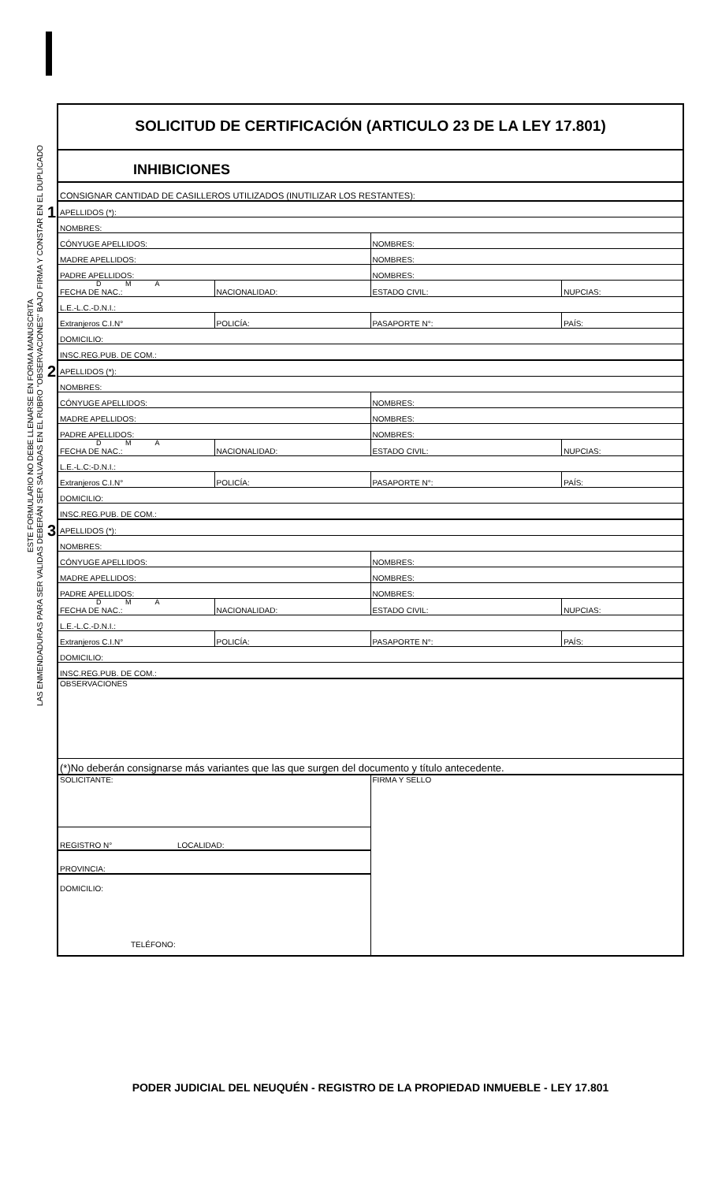ESTE FORMULARIO NO DEBE LLENARSE EN FORMA MANUSCRITA
LAS ENMENDADURAS PARA SER VALIDAS DEBERÁN SER SALVADAS EN EL RUBRO "OBSERVACIONES" BAJO FIRMA Y CONSTAR EN EL DUPLICADO
SOLICITUD DE CERTIFICACIÓN (ARTICULO 23 DE LA LEY 17.801)
INHIBICIONES
| CONSIGNAR CANTIDAD DE CASILLEROS UTILIZADOS (INUTILIZAR LOS RESTANTES): |
1
| APELLIDOS (*): | | | |
| NOMBRES: | | | |
| CÓNYUGE APELLIDOS: | | NOMBRES: | |
| MADRE APELLIDOS: | | NOMBRES: | |
| PADRE APELLIDOS: | | NOMBRES: | |
| D M A FECHA DE NAC.: | NACIONALIDAD: | ESTADO CIVIL: | NUPCIAS: |
| L.E.-L.C.-D.N.I.: | | | |
| Extranjeros C.I.N° | POLICÍA: | PASAPORTE N°: | PAÍS: |
| DOMICILIO: | | | |
| INSC.REG.PUB. DE COM.: | | | |
2
| APELLIDOS (*): | | | |
| NOMBRES: | | | |
| CÓNYUGE APELLIDOS: | | NOMBRES: | |
| MADRE APELLIDOS: | | NOMBRES: | |
| PADRE APELLIDOS: | | NOMBRES: | |
| D M A FECHA DE NAC.: | NACIONALIDAD: | ESTADO CIVIL: | NUPCIAS: |
| L.E.-L.C:-D.N.I.: | | | |
| Extranjeros C.I.N° | POLICÍA: | PASAPORTE N°: | PAÍS: |
| DOMICILIO: | | | |
| INSC.REG.PUB. DE COM.: | | | |
3
| APELLIDOS (*): | | | |
| NOMBRES: | | | |
| CÓNYUGE APELLIDOS: | | NOMBRES: | |
| MADRE APELLIDOS: | | NOMBRES: | |
| PADRE APELLIDOS: | | NOMBRES: | |
| D M A FECHA DE NAC.: | NACIONALIDAD: | ESTADO CIVIL: | NUPCIAS: |
| L.E.-L.C.-D.N.I.: | | | |
| Extranjeros C.I.N° | POLICÍA: | PASAPORTE N°: | PAÍS: |
| DOMICILIO: | | | |
| INSC.REG.PUB. DE COM.: | | | |
| OBSERVACIONES | | | |
| (*)No deberán consignarse más variantes que las que surgen del documento y título antecedente. | | | |
| SOLICITANTE: | FIRMA Y SELLO |
| REGISTRO N° LOCALIDAD: | |
| PROVINCIA: | |
| DOMICILIO: TELÉFONO: | |
PODER JUDICIAL DEL NEUQUÉN - REGISTRO DE LA PROPIEDAD INMUEBLE - LEY 17.801